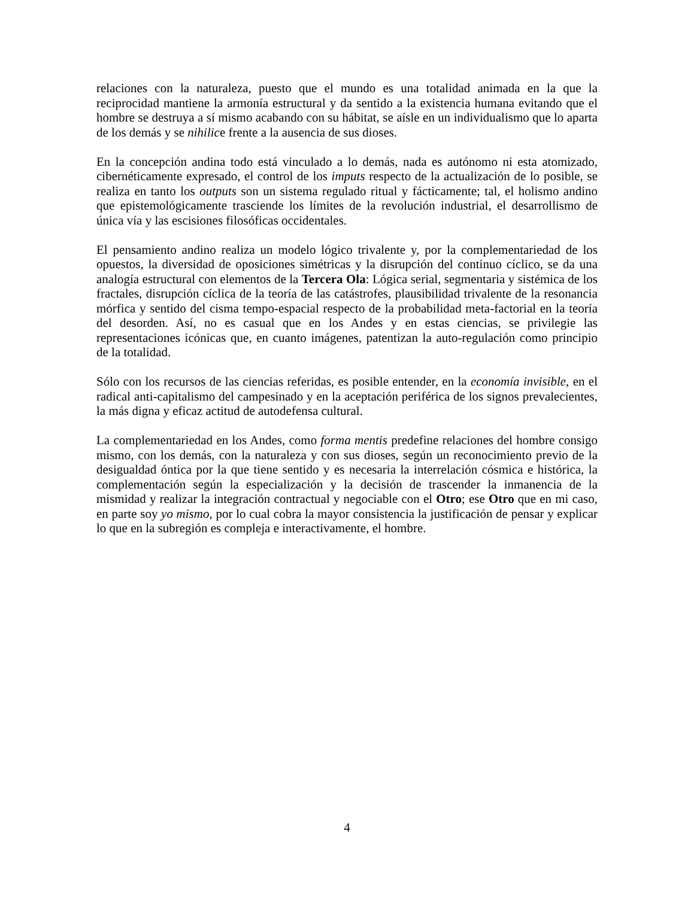relaciones con la naturaleza, puesto que el mundo es una totalidad animada en la que la reciprocidad mantiene la armonía estructural y da sentido a la existencia humana evitando que el hombre se destruya a sí mismo acabando con su hábitat, se aísle en un individualismo que lo aparta de los demás y se nihilice frente a la ausencia de sus dioses.
En la concepción andina todo está vinculado a lo demás, nada es autónomo ni esta atomizado, cibernéticamente expresado, el control de los imputs respecto de la actualización de lo posible, se realiza en tanto los outputs son un sistema regulado ritual y fácticamente; tal, el holismo andino que epistemológicamente trasciende los límites de la revolución industrial, el desarrollismo de única vía y las escisiones filosóficas occidentales.
El pensamiento andino realiza un modelo lógico trivalente y, por la complementariedad de los opuestos, la diversidad de oposiciones simétricas y la disrupción del continuo cíclico, se da una analogía estructural con elementos de la Tercera Ola: Lógica serial, segmentaria y sistémica de los fractales, disrupción cíclica de la teoría de las catástrofes, plausibilidad trivalente de la resonancia mórfica y sentido del cisma tempo-espacial respecto de la probabilidad meta-factorial en la teoría del desorden. Así, no es casual que en los Andes y en estas ciencias, se privilegie las representaciones icónicas que, en cuanto imágenes, patentizan la auto-regulación como principio de la totalidad.
Sólo con los recursos de las ciencias referidas, es posible entender, en la economía invisible, en el radical anti-capitalismo del campesinado y en la aceptación periférica de los signos prevalecientes, la más digna y eficaz actitud de autodefensa cultural.
La complementariedad en los Andes, como forma mentis predefine relaciones del hombre consigo mismo, con los demás, con la naturaleza y con sus dioses, según un reconocimiento previo de la desigualdad óntica por la que tiene sentido y es necesaria la interrelación cósmica e histórica, la complementación según la especialización y la decisión de trascender la inmanencia de la mismidad y realizar la integración contractual y negociable con el Otro; ese Otro que en mi caso, en parte soy yo mismo, por lo cual cobra la mayor consistencia la justificación de pensar y explicar lo que en la subregión es compleja e interactivamente, el hombre.
4